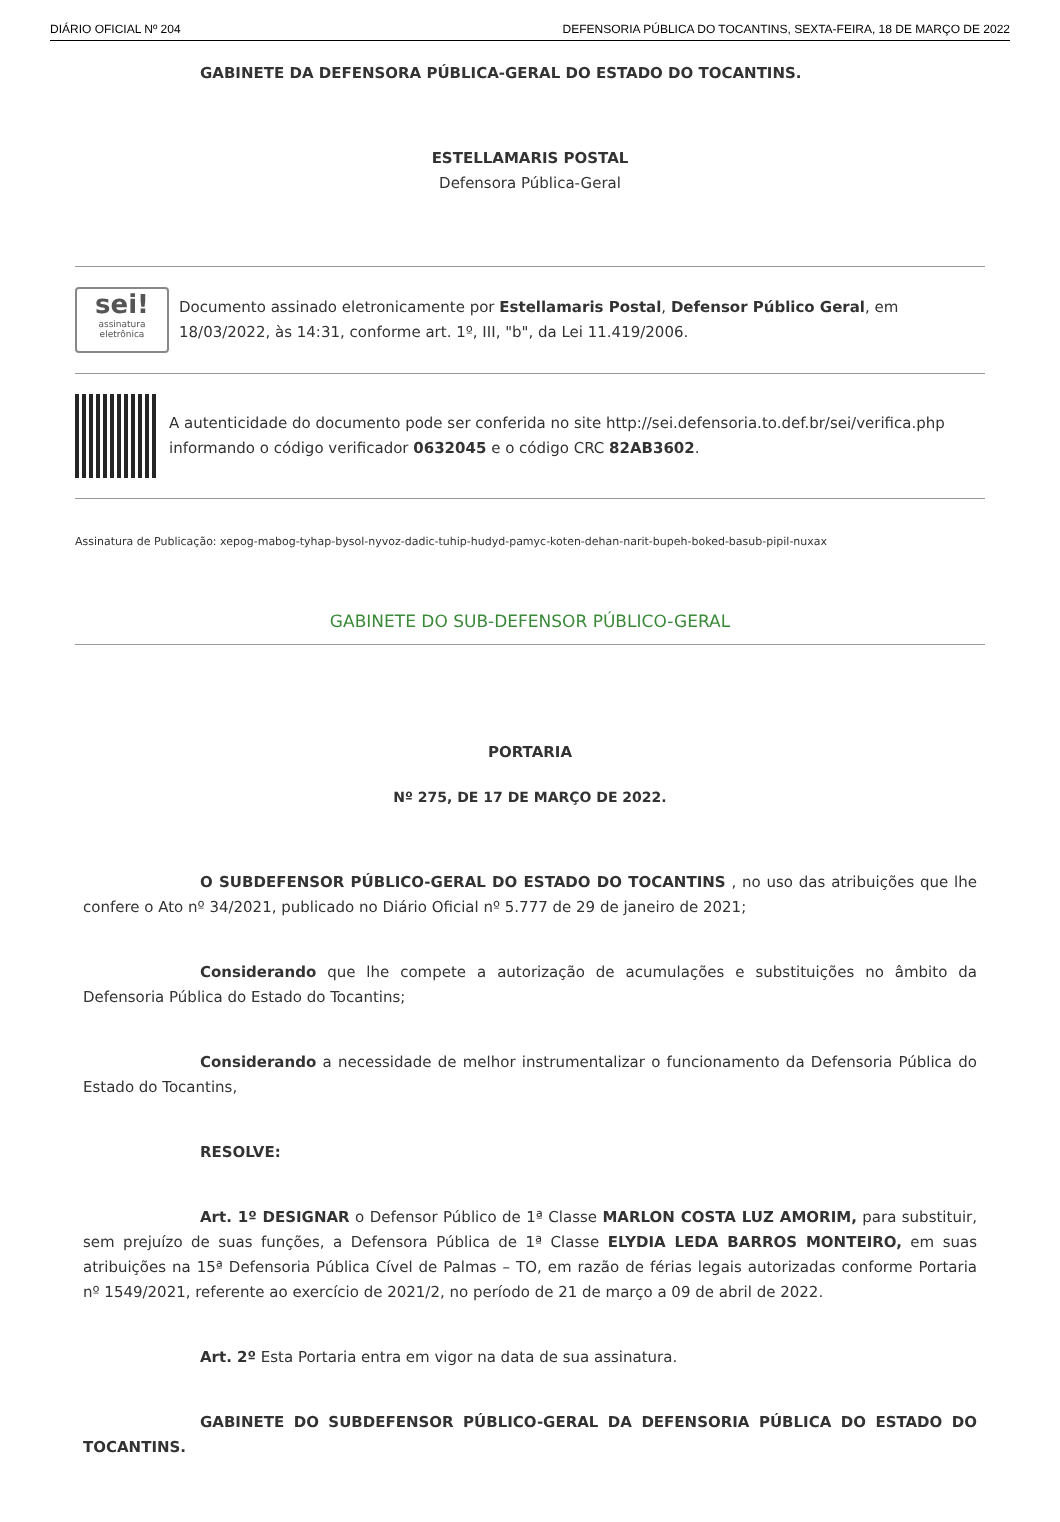DIÁRIO OFICIAL Nº 204 DEFENSORIA PÚBLICA DO TOCANTINS, SEXTA-FEIRA, 18 DE MARÇO DE 2022
GABINETE DA DEFENSORA PÚBLICA-GERAL DO ESTADO DO TOCANTINS.
ESTELLAMARIS POSTAL
Defensora Pública-Geral
sei!
assinatura eletrônica
Documento assinado eletronicamente por Estellamaris Postal, Defensor Público Geral, em 18/03/2022, às 14:31, conforme art. 1º, III, "b", da Lei 11.419/2006.
A autenticidade do documento pode ser conferida no site http://sei.defensoria.to.def.br/sei/verifica.php informando o código verificador 0632045 e o código CRC 82AB3602.
Assinatura de Publicação: xepog-mabog-tyhap-bysol-nyvoz-dadic-tuhip-hudyd-pamyc-koten-dehan-narit-bupeh-boked-basub-pipil-nuxax
GABINETE DO SUB-DEFENSOR PÚBLICO-GERAL
PORTARIA
Nº 275, DE 17 DE MARÇO DE 2022.
O SUBDEFENSOR PÚBLICO-GERAL DO ESTADO DO TOCANTINS , no uso das atribuições que lhe confere o Ato nº 34/2021, publicado no Diário Oficial nº 5.777 de 29 de janeiro de 2021;
Considerando que lhe compete a autorização de acumulações e substituições no âmbito da Defensoria Pública do Estado do Tocantins;
Considerando a necessidade de melhor instrumentalizar o funcionamento da Defensoria Pública do Estado do Tocantins,
RESOLVE:
Art. 1º DESIGNAR o Defensor Público de 1ª Classe MARLON COSTA LUZ AMORIM, para substituir, sem prejuízo de suas funções, a Defensora Pública de 1ª Classe ELYDIA LEDA BARROS MONTEIRO, em suas atribuições na 15ª Defensoria Pública Cível de Palmas – TO, em razão de férias legais autorizadas conforme Portaria nº 1549/2021, referente ao exercício de 2021/2, no período de 21 de março a 09 de abril de 2022.
Art. 2º Esta Portaria entra em vigor na data de sua assinatura.
GABINETE DO SUBDEFENSOR PÚBLICO-GERAL DA DEFENSORIA PÚBLICA DO ESTADO DO TOCANTINS.